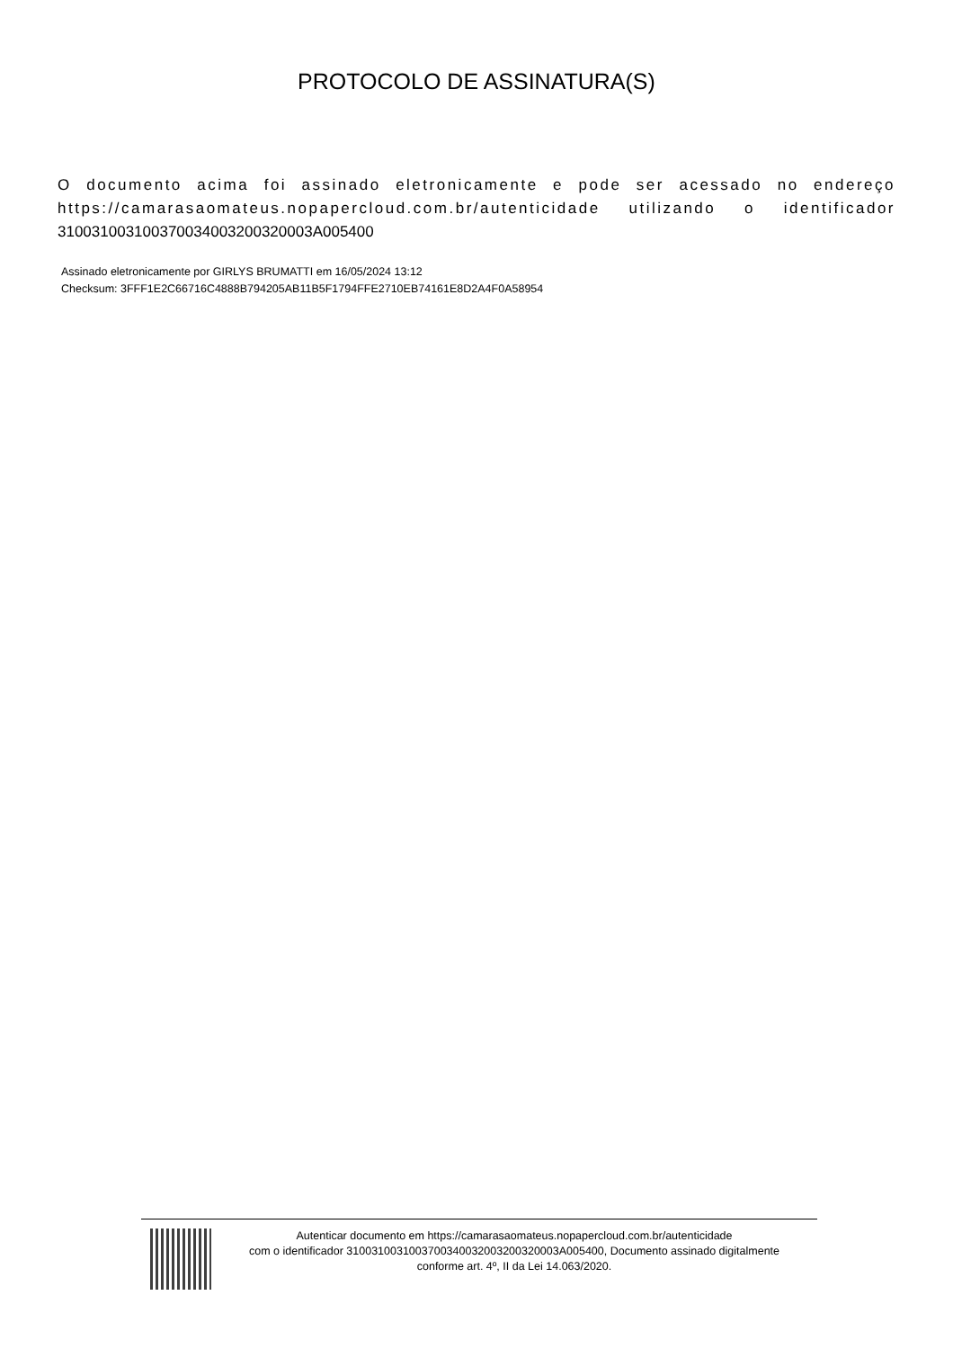PROTOCOLO DE ASSINATURA(S)
O documento acima foi assinado eletronicamente e pode ser acessado no endereço https://camarasaomateus.nopapercloud.com.br/autenticidade utilizando o identificador 310031003100370034003200320003A005400
Assinado eletronicamente por GIRLYS BRUMATTI em 16/05/2024 13:12
Checksum: 3FFF1E2C66716C4888B794205AB11B5F1794FFE2710EB74161E8D2A4F0A58954
Autenticar documento em https://camarasaomateus.nopapercloud.com.br/autenticidade
com o identificador 3100310031003700340032003200320003A005400, Documento assinado digitalmente
conforme art. 4º, II da Lei 14.063/2020.